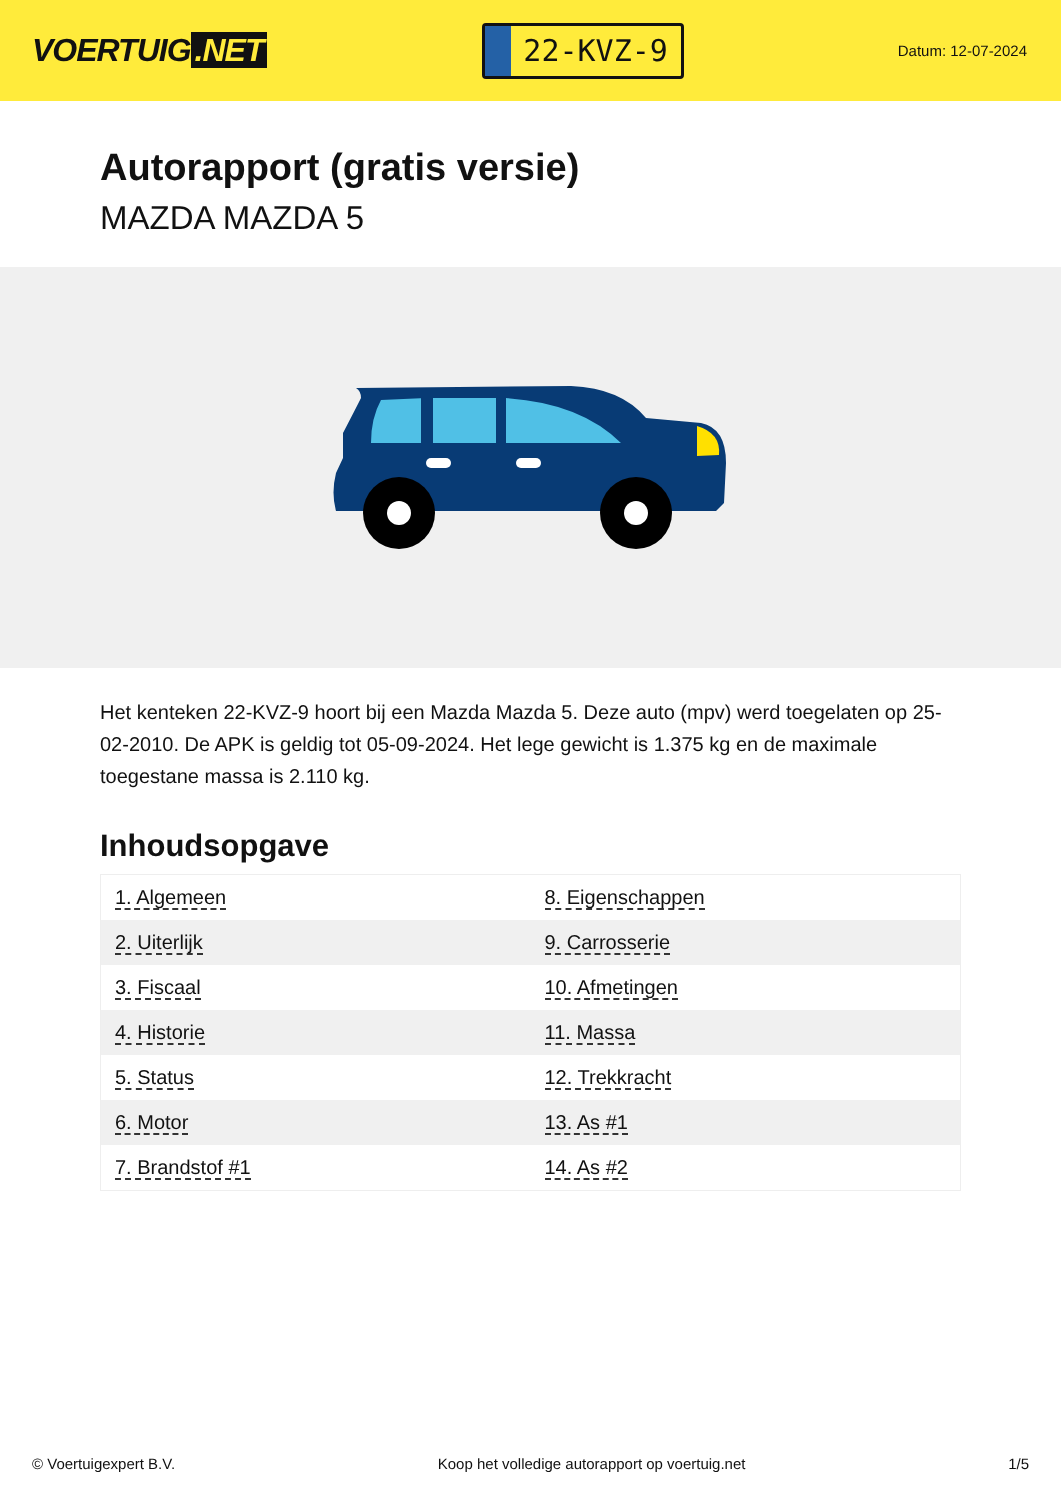VOERTUIG.NET
22-KVZ-9
Datum: 12-07-2024
Autorapport (gratis versie)
MAZDA MAZDA 5
Het kenteken 22-KVZ-9 hoort bij een Mazda Mazda 5. Deze auto (mpv) werd toegelaten op 25-02-2010. De APK is geldig tot 05-09-2024. Het lege gewicht is 1.375 kg en de maximale toegestane massa is 2.110 kg.
Inhoudsopgave
| 1. Algemeen | 8. Eigenschappen |
| 2. Uiterlijk | 9. Carrosserie |
| 3. Fiscaal | 10. Afmetingen |
| 4. Historie | 11. Massa |
| 5. Status | 12. Trekkracht |
| 6. Motor | 13. As #1 |
| 7. Brandstof #1 | 14. As #2 |
© Voertuigexpert B.V. Koop het volledige autorapport op voertuig.net 1/5